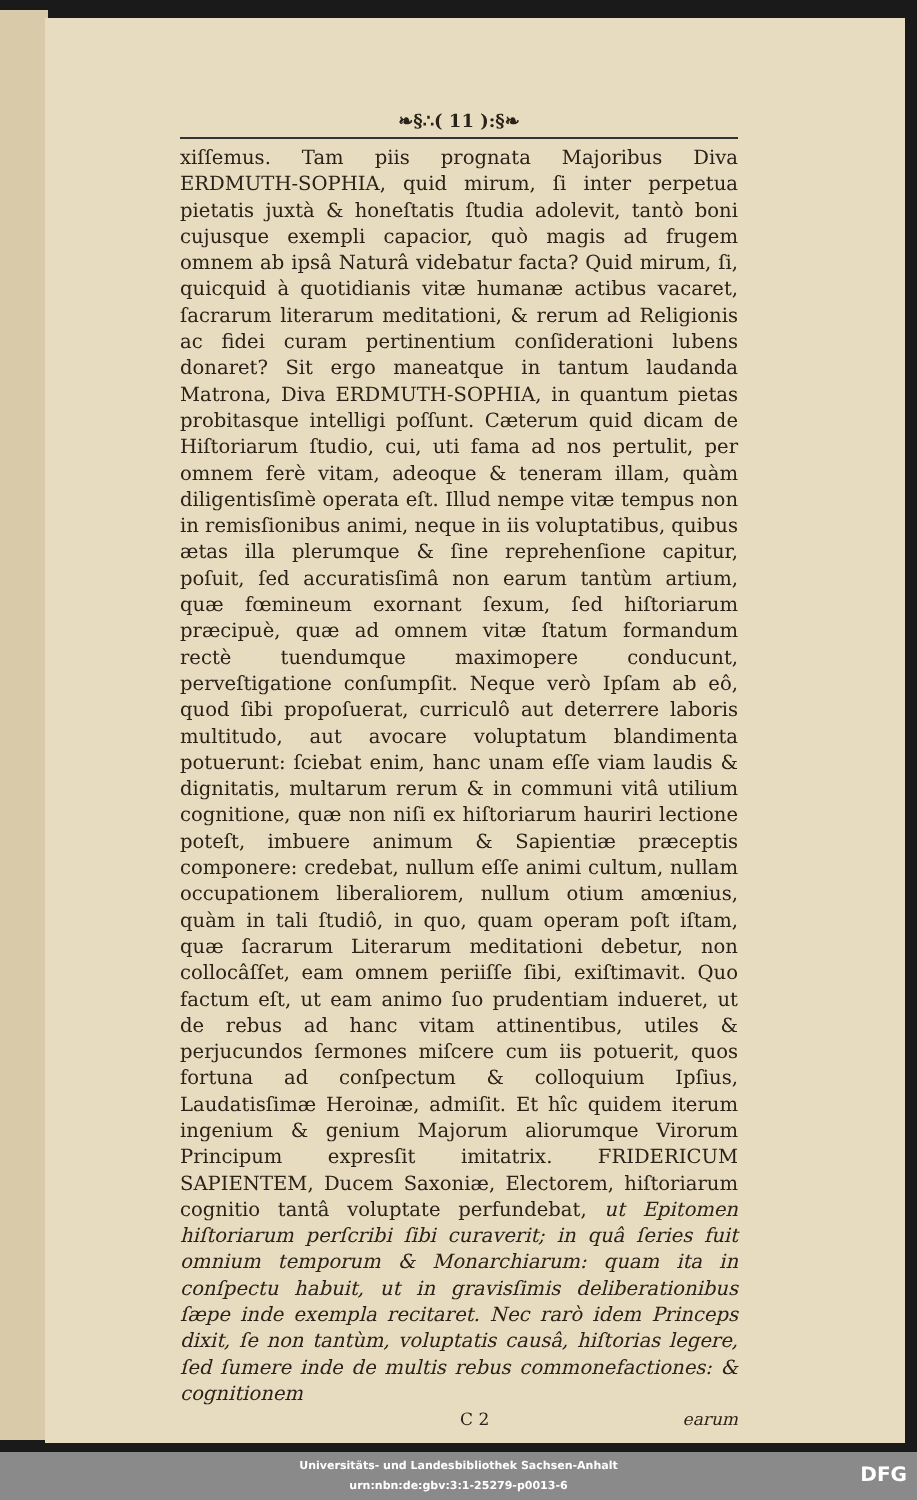❧§∴( 11 ):§❧
xiſſemus. Tam piis prognata Majoribus Diva ERDMUTH-SOPHIA, quid mirum, ſi inter perpetua pietatis juxtà & honeſtatis ſtudia adolevit, tantò boni cujusque exempli capacior, quò magis ad frugem omnem ab ipsâ Naturâ videbatur facta? Quid mirum, ſi, quicquid à quotidianis vitæ humanæ actibus vacaret, ſacrarum literarum meditationi, & rerum ad Religionis ac fidei curam pertinentium conſiderationi lubens donaret? Sit ergo maneatque in tantum laudanda Matrona, Diva ERDMUTH-SOPHIA, in quantum pietas probitasque intelligi poſſunt. Cæterum quid dicam de Hiſtoriarum ſtudio, cui, uti fama ad nos pertulit, per omnem ferè vitam, adeoque & teneram illam, quàm diligentisſimè operata eſt. Illud nempe vitæ tempus non in remisſionibus animi, neque in iis voluptatibus, quibus ætas illa plerumque & ſine reprehenſione capitur, poſuit, ſed accuratisſimâ non earum tantùm artium, quæ fœmineum exornant ſexum, ſed hiſtoriarum præcipuè, quæ ad omnem vitæ ſtatum formandum rectè tuendumque maximopere conducunt, perveſtigatione conſumpſit. Neque verò Ipſam ab eô, quod ſibi propoſuerat, curriculô aut deterrere laboris multitudo, aut avocare voluptatum blandimenta potuerunt: ſciebat enim, hanc unam eſſe viam laudis & dignitatis, multarum rerum & in communi vitâ utilium cognitione, quæ non niſi ex hiſtoriarum hauriri lectione poteſt, imbuere animum & Sapientiæ præceptis componere: credebat, nullum eſſe animi cultum, nullam occupationem liberaliorem, nullum otium amœnius, quàm in tali ſtudiô, in quo, quam operam poſt iſtam, quæ ſacrarum Literarum meditationi debetur, non collocâſſet, eam omnem periiſſe ſibi, exiſtimavit. Quo factum eſt, ut eam animo ſuo prudentiam indueret, ut de rebus ad hanc vitam attinentibus, utiles & perjucundos ſermones miſcere cum iis potuerit, quos fortuna ad conſpectum & colloquium Ipſius, Laudatisſimæ Heroinæ, admiſit. Et hîc quidem iterum ingenium & genium Majorum aliorumque Virorum Principum expresſit imitatrix. FRIDERICUM SAPIENTEM, Ducem Saxoniæ, Electorem, hiſtoriarum cognitio tantâ voluptate perfundebat, ut Epitomen hiſtoriarum perſcribi ſibi curaverit; in quâ ſeries fuit omnium temporum & Monarchiarum: quam ita in conſpectu habuit, ut in gravisſimis deliberationibus ſæpe inde exempla recitaret. Nec rarò idem Princeps dixit, ſe non tantùm, voluptatis causâ, hiſtorias legere, ſed ſumere inde de multis rebus commonefactiones: & cognitionem
C 2 earum
Universitäts- und Landesbibliothek Sachsen-Anhalt
urn:nbn:de:gbv:3:1-25279-p0013-6
DFG